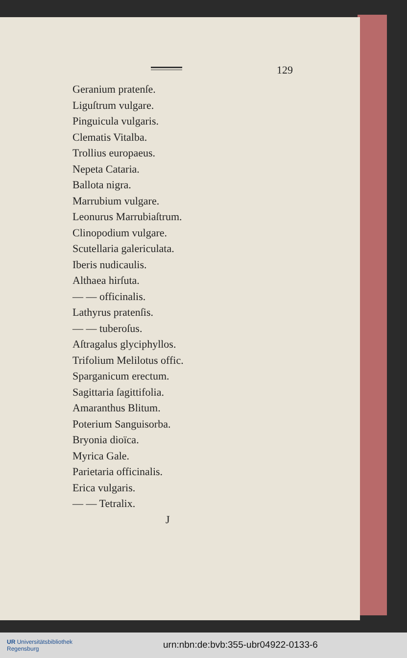129
Geranium pratenſe.
Liguſtrum vulgare.
Pinguicula vulgaris.
Clematis Vitalba.
Trollius europaeus.
Nepeta Cataria.
Ballota nigra.
Marrubium vulgare.
Leonurus Marrubiaſtrum.
Clinopodium vulgare.
Scutellaria galericulata.
Iberis nudicaulis.
Althaea hirſuta.
— — officinalis.
Lathyrus pratenſis.
— — tuberoſus.
Aſtragalus glyciphyllos.
Trifolium Melilotus offic.
Sparganicum erectum.
Sagittaria ſagittifolia.
Amaranthus Blitum.
Poterium Sanguisorba.
Bryonia dioïca.
Myrica Gale.
Parietaria officinalis.
Erica vulgaris.
— — Tetralix.
J
UR Universitätsbibliothek
Regensburg
urn:nbn:de:bvb:355-ubr04922-0133-6